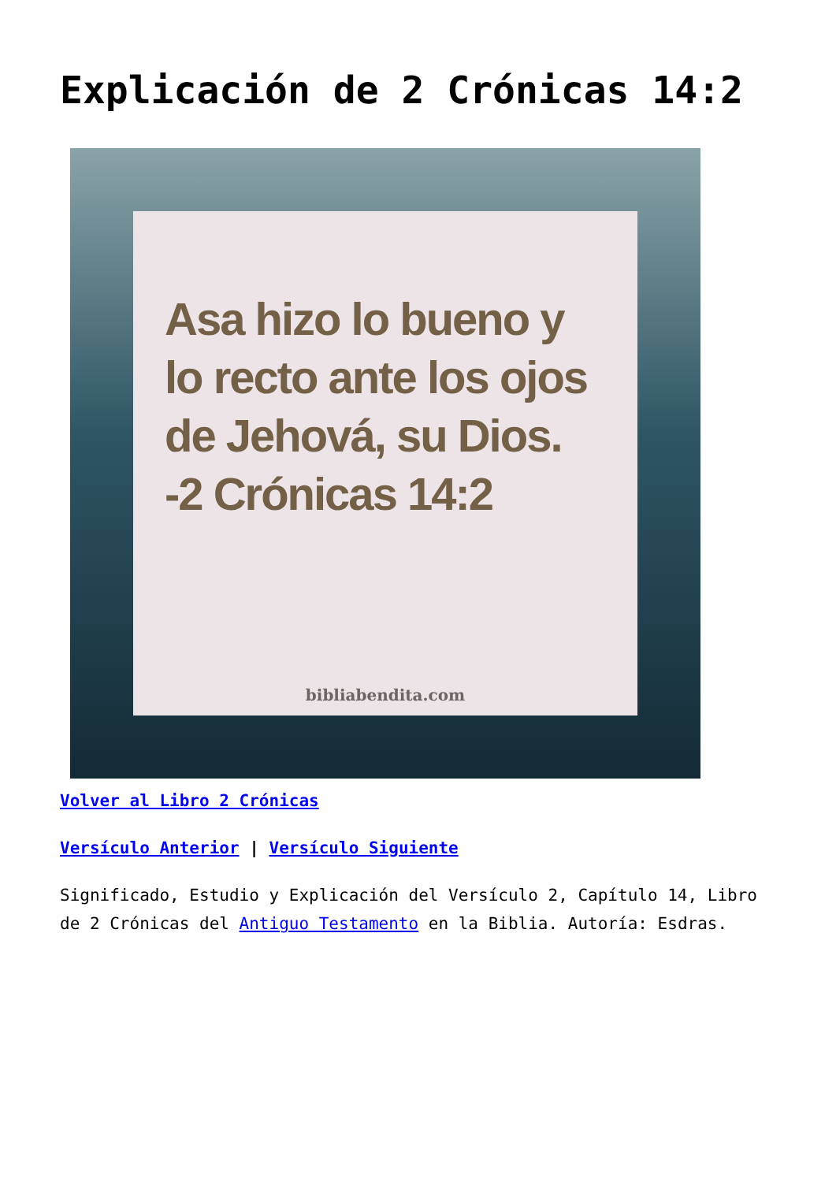Explicación de 2 Crónicas 14:2
Asa hizo lo bueno y lo recto ante los ojos de Jehová, su Dios.
-2 Crónicas 14:2
bibliabendita.com
Volver al Libro 2 Crónicas
Versículo Anterior | Versículo Siguiente
Significado, Estudio y Explicación del Versículo 2, Capítulo 14, Libro de 2 Crónicas del Antiguo Testamento en la Biblia. Autoría: Esdras.